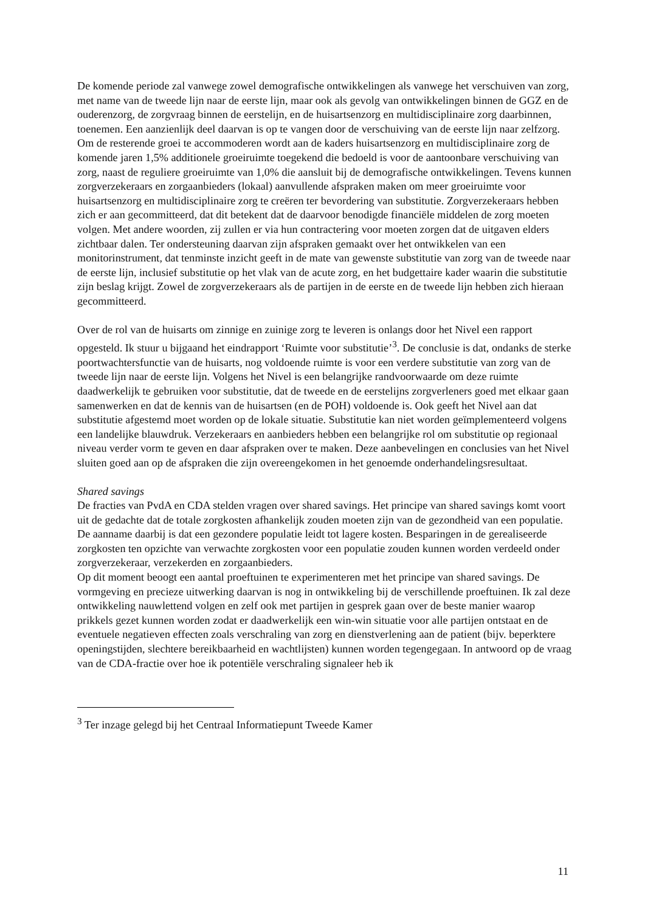De komende periode zal vanwege zowel demografische ontwikkelingen als vanwege het verschuiven van zorg, met name van de tweede lijn naar de eerste lijn, maar ook als gevolg van ontwikkelingen binnen de GGZ en de ouderenzorg, de zorgvraag binnen de eerstelijn, en de huisartsenzorg en multidisciplinaire zorg daarbinnen, toenemen. Een aanzienlijk deel daarvan is op te vangen door de verschuiving van de eerste lijn naar zelfzorg. Om de resterende groei te accommoderen wordt aan de kaders huisartsenzorg en multidisciplinaire zorg de komende jaren 1,5% additionele groeiruimte toegekend die bedoeld is voor de aantoonbare verschuiving van zorg, naast de reguliere groeiruimte van 1,0% die aansluit bij de demografische ontwikkelingen. Tevens kunnen zorgverzekeraars en zorgaanbieders (lokaal) aanvullende afspraken maken om meer groeiruimte voor huisartsenzorg en multidisciplinaire zorg te creëren ter bevordering van substitutie. Zorgverzekeraars hebben zich er aan gecommitteerd, dat dit betekent dat de daarvoor benodigde financiële middelen de zorg moeten volgen. Met andere woorden, zij zullen er via hun contractering voor moeten zorgen dat de uitgaven elders zichtbaar dalen. Ter ondersteuning daarvan zijn afspraken gemaakt over het ontwikkelen van een monitorinstrument, dat tenminste inzicht geeft in de mate van gewenste substitutie van zorg van de tweede naar de eerste lijn, inclusief substitutie op het vlak van de acute zorg, en het budgettaire kader waarin die substitutie zijn beslag krijgt. Zowel de zorgverzekeraars als de partijen in de eerste en de tweede lijn hebben zich hieraan gecommitteerd.
Over de rol van de huisarts om zinnige en zuinige zorg te leveren is onlangs door het Nivel een rapport opgesteld. Ik stuur u bijgaand het eindrapport ‘Ruimte voor substitutie’<sup>3</sup>. De conclusie is dat, ondanks de sterke poortwachtersfunctie van de huisarts, nog voldoende ruimte is voor een verdere substitutie van zorg van de tweede lijn naar de eerste lijn. Volgens het Nivel is een belangrijke randvoorwaarde om deze ruimte daadwerkelijk te gebruiken voor substitutie, dat de tweede en de eerstelijns zorgverleners goed met elkaar gaan samenwerken en dat de kennis van de huisartsen (en de POH) voldoende is. Ook geeft het Nivel aan dat substitutie afgestemd moet worden op de lokale situatie. Substitutie kan niet worden geïmplementeerd volgens een landelijke blauwdruk. Verzekeraars en aanbieders hebben een belangrijke rol om substitutie op regionaal niveau verder vorm te geven en daar afspraken over te maken. Deze aanbevelingen en conclusies van het Nivel sluiten goed aan op de afspraken die zijn overeengekomen in het genoemde onderhandelingsresultaat.
Shared savings
De fracties van PvdA en CDA stelden vragen over shared savings. Het principe van shared savings komt voort uit de gedachte dat de totale zorgkosten afhankelijk zouden moeten zijn van de gezondheid van een populatie. De aanname daarbij is dat een gezondere populatie leidt tot lagere kosten. Besparingen in de gerealiseerde zorgkosten ten opzichte van verwachte zorgkosten voor een populatie zouden kunnen worden verdeeld onder zorgverzekeraar, verzekerden en zorgaanbieders.
Op dit moment beoogt een aantal proeftuinen te experimenteren met het principe van shared savings. De vormgeving en precieze uitwerking daarvan is nog in ontwikkeling bij de verschillende proeftuinen. Ik zal deze ontwikkeling nauwlettend volgen en zelf ook met partijen in gesprek gaan over de beste manier waarop prikkels gezet kunnen worden zodat er daadwerkelijk een win-win situatie voor alle partijen ontstaat en de eventuele negatieven effecten zoals verschraling van zorg en dienstverlening aan de patient (bijv. beperktere openingstijden, slechtere bereikbaarheid en wachtlijsten) kunnen worden tegengegaan. In antwoord op de vraag van de CDA-fractie over hoe ik potentiële verschraling signaleer heb ik
<sup>3</sup> Ter inzage gelegd bij het Centraal Informatiepunt Tweede Kamer
11